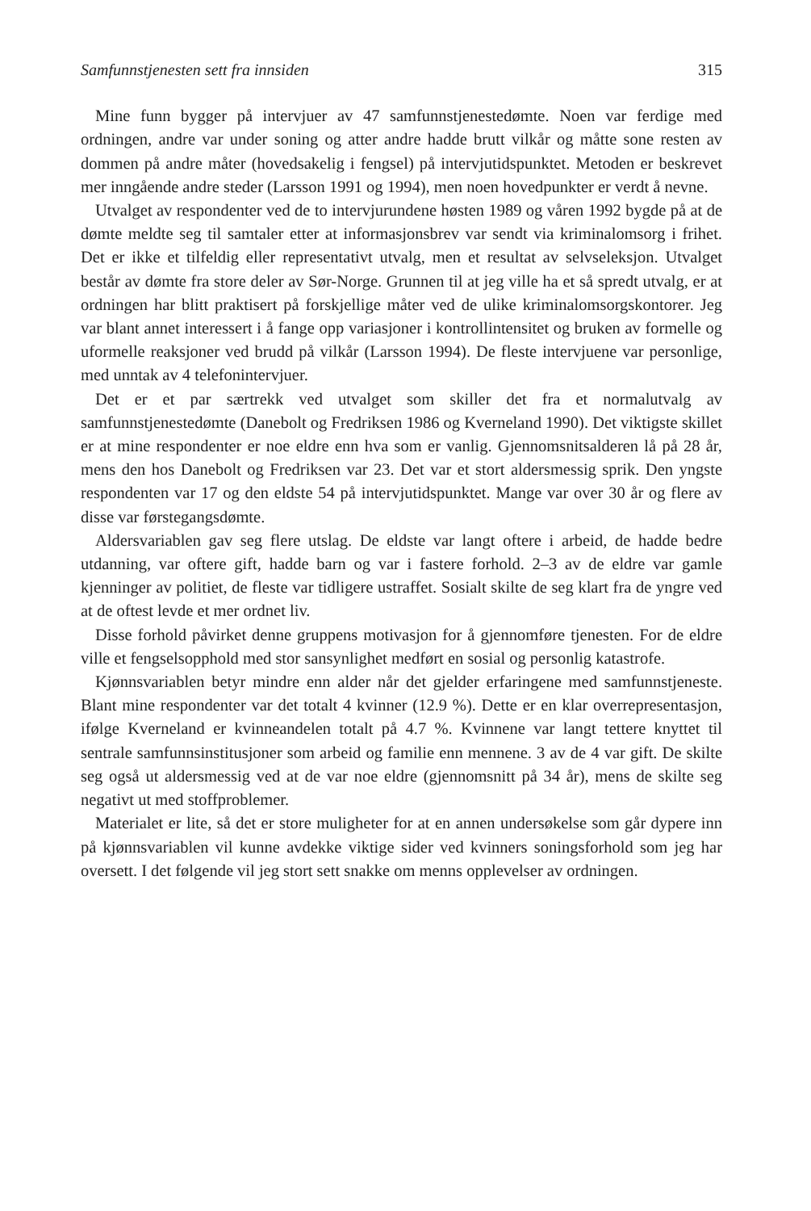Samfunnstjenesten sett fra innsiden 315
Mine funn bygger på intervjuer av 47 samfunnstjenestedømte. Noen var ferdige med ordningen, andre var under soning og atter andre hadde brutt vilkår og måtte sone resten av dommen på andre måter (hovedsakelig i fengsel) på intervjutidspunktet. Metoden er beskrevet mer inngående andre steder (Larsson 1991 og 1994), men noen hovedpunkter er verdt å nevne.
Utvalget av respondenter ved de to intervjurundene høsten 1989 og våren 1992 bygde på at de dømte meldte seg til samtaler etter at informasjonsbrev var sendt via kriminalomsorg i frihet. Det er ikke et tilfeldig eller representativt utvalg, men et resultat av selvseleksjon. Utvalget består av dømte fra store deler av Sør-Norge. Grunnen til at jeg ville ha et så spredt utvalg, er at ordningen har blitt praktisert på forskjellige måter ved de ulike kriminalomsorgskontorer. Jeg var blant annet interessert i å fange opp variasjoner i kontrollintensitet og bruken av formelle og uformelle reaksjoner ved brudd på vilkår (Larsson 1994). De fleste intervjuene var personlige, med unntak av 4 telefonintervjuer.
Det er et par særtrekk ved utvalget som skiller det fra et normalutvalg av samfunnstjenestedømte (Danebolt og Fredriksen 1986 og Kverneland 1990). Det viktigste skillet er at mine respondenter er noe eldre enn hva som er vanlig. Gjennomsnitsalderen lå på 28 år, mens den hos Danebolt og Fredriksen var 23. Det var et stort aldersmessig sprik. Den yngste respondenten var 17 og den eldste 54 på intervjutidspunktet. Mange var over 30 år og flere av disse var førstegangsdømte.
Aldersvariablen gav seg flere utslag. De eldste var langt oftere i arbeid, de hadde bedre utdanning, var oftere gift, hadde barn og var i fastere forhold. 2–3 av de eldre var gamle kjenninger av politiet, de fleste var tidligere ustraffet. Sosialt skilte de seg klart fra de yngre ved at de oftest levde et mer ordnet liv.
Disse forhold påvirket denne gruppens motivasjon for å gjennomføre tjenesten. For de eldre ville et fengselsopphold med stor sansynlighet medført en sosial og personlig katastrofe.
Kjønnsvariablen betyr mindre enn alder når det gjelder erfaringene med samfunnstjeneste. Blant mine respondenter var det totalt 4 kvinner (12.9 %). Dette er en klar overrepresentasjon, ifølge Kverneland er kvinneandelen totalt på 4.7 %. Kvinnene var langt tettere knyttet til sentrale samfunnsinstitusjoner som arbeid og familie enn mennene. 3 av de 4 var gift. De skilte seg også ut aldersmessig ved at de var noe eldre (gjennomsnitt på 34 år), mens de skilte seg negativt ut med stoffproblemer.
Materialet er lite, så det er store muligheter for at en annen undersøkelse som går dypere inn på kjønnsvariablen vil kunne avdekke viktige sider ved kvinners soningsforhold som jeg har oversett. I det følgende vil jeg stort sett snakke om menns opplevelser av ordningen.